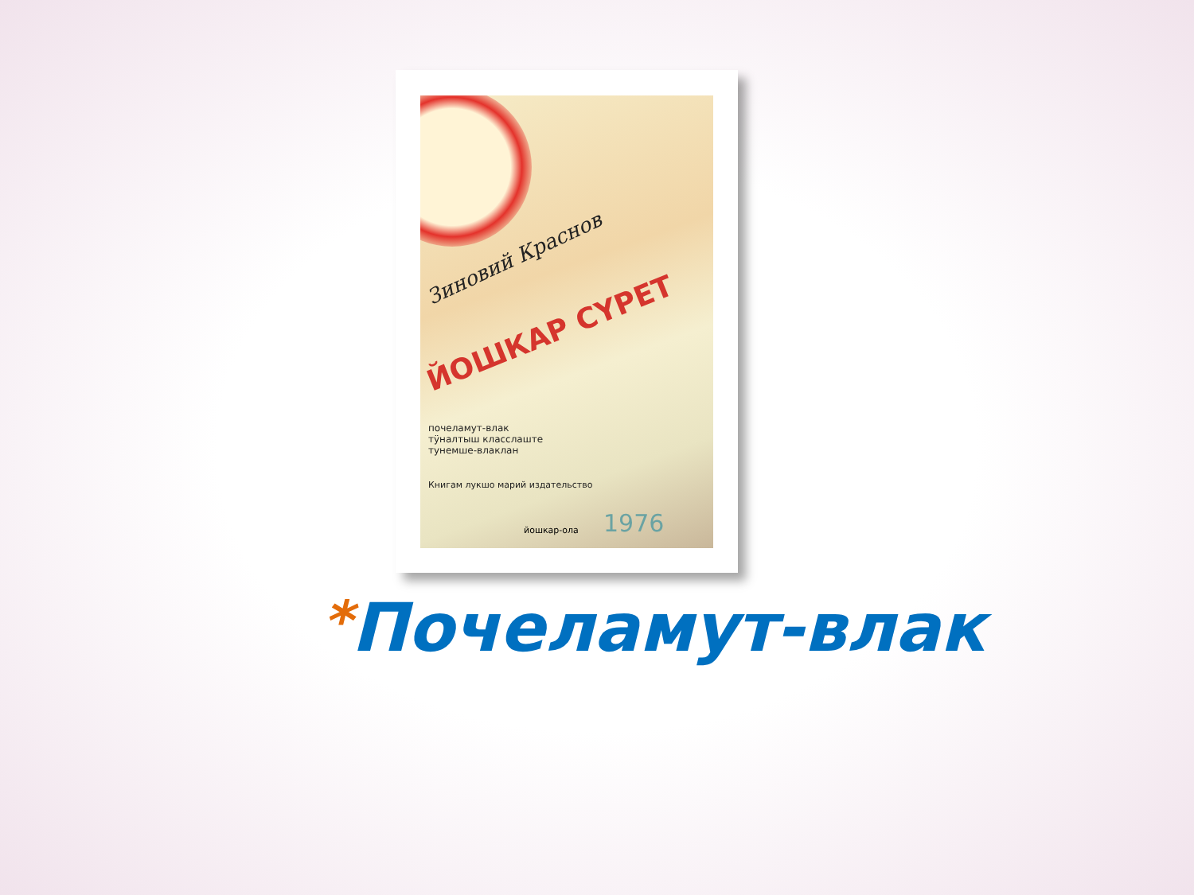Зиновий Краснов
ЙОШКАР СҮРЕТ
почеламут-влак
тӱналтыш класслаште
тунемше-влаклан
Книгам лукшо марий издательство
1976
йошкар-ола
*Почеламут-влак